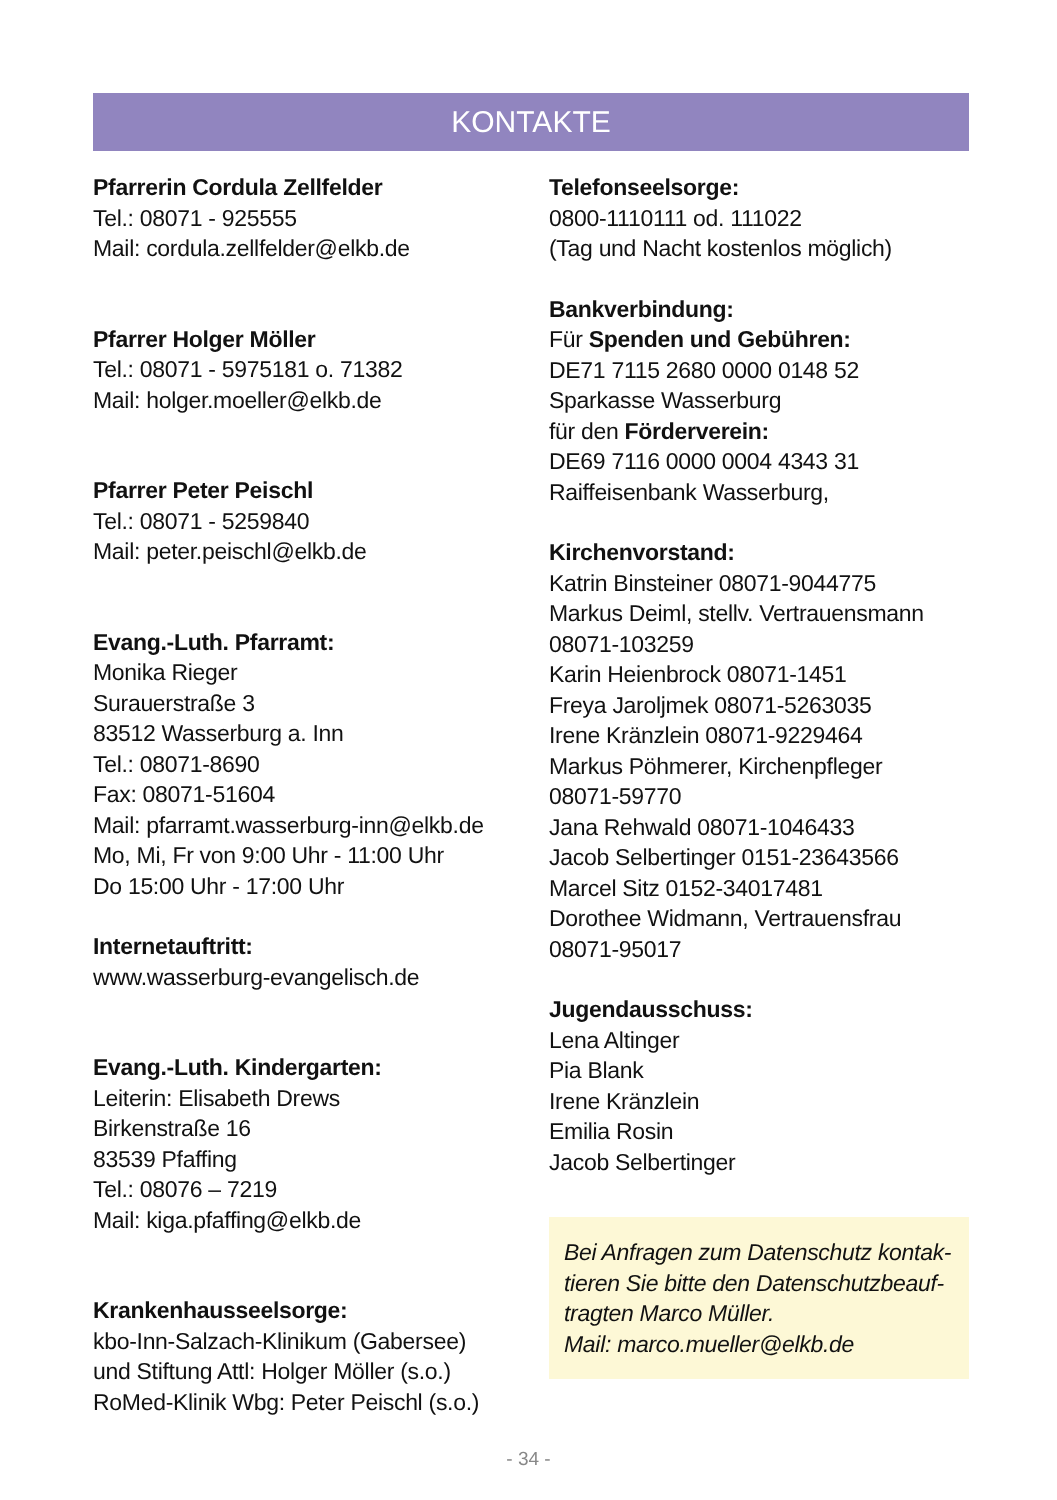KONTAKTE
Pfarrerin Cordula Zellfelder
Tel.: 08071 - 925555
Mail: cordula.zellfelder@elkb.de
Pfarrer Holger Möller
Tel.: 08071 - 5975181 o. 71382
Mail: holger.moeller@elkb.de
Pfarrer Peter Peischl
Tel.: 08071 - 5259840
Mail: peter.peischl@elkb.de
Evang.-Luth. Pfarramt:
Monika Rieger
Surauerstraße 3
83512 Wasserburg a. Inn
Tel.: 08071-8690
Fax: 08071-51604
Mail: pfarramt.wasserburg-inn@elkb.de
Mo, Mi, Fr von 9:00 Uhr - 11:00 Uhr
Do 15:00 Uhr - 17:00 Uhr
Internetauftritt:
www.wasserburg-evangelisch.de
Evang.-Luth. Kindergarten:
Leiterin: Elisabeth Drews
Birkenstraße 16
83539 Pfaffing
Tel.: 08076 – 7219
Mail: kiga.pfaffing@elkb.de
Krankenhausseelsorge:
kbo-Inn-Salzach-Klinikum (Gabersee)
und Stiftung Attl: Holger Möller (s.o.)
RoMed-Klinik Wbg: Peter Peischl (s.o.)
Telefonseelsorge:
0800-1110111 od. 111022
(Tag und Nacht kostenlos möglich)
Bankverbindung:
Für Spenden und Gebühren:
DE71 7115 2680 0000 0148 52
Sparkasse Wasserburg
für den Förderverein:
DE69 7116 0000 0004 4343 31
Raiffeisenbank Wasserburg,
Kirchenvorstand:
Katrin Binsteiner 08071-9044775
Markus Deiml, stellv. Vertrauensmann
08071-103259
Karin Heienbrock 08071-1451
Freya Jaroljmek 08071-5263035
Irene Kränzlein 08071-9229464
Markus Pöhmerer, Kirchenpfleger
08071-59770
Jana Rehwald 08071-1046433
Jacob Selbertinger 0151-23643566
Marcel Sitz 0152-34017481
Dorothee Widmann, Vertrauensfrau
08071-95017
Jugendausschuss:
Lena Altinger
Pia Blank
Irene Kränzlein
Emilia Rosin
Jacob Selbertinger
Bei Anfragen zum Datenschutz kontak-
tieren Sie bitte den Datenschutzbeauf-
tragten Marco Müller.
Mail: marco.mueller@elkb.de
- 34 -